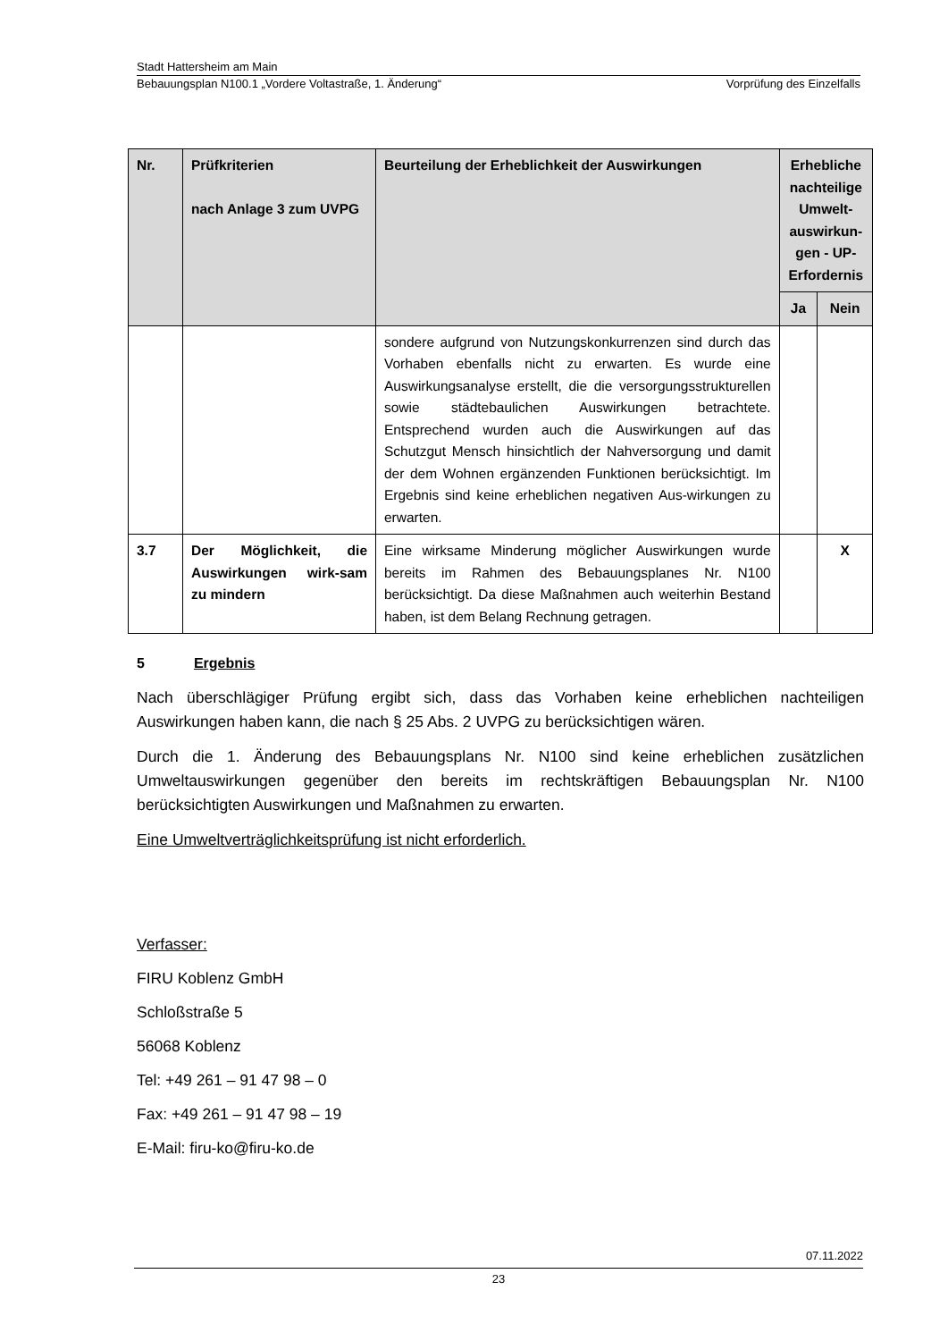Stadt Hattersheim am Main
Bebauungsplan N100.1 „Vordere Voltastraße, 1. Änderung“Vorprüfung des Einzelfalls
| Nr. | Prüfkriterien nach Anlage 3 zum UVPG | Beurteilung der Erheblichkeit der Auswirkungen | Erhebliche nachteilige Umwelt-auswirkun-gen - UP-Erfordernis | |
| --- | --- | --- | --- | --- |
| | | | Ja | Nein |
| | | sondere aufgrund von Nutzungskonkurrenzen sind durch das Vorhaben ebenfalls nicht zu erwarten. Es wurde eine Auswirkungsanalyse erstellt, die die versorgungsstrukturellen sowie städtebaulichen Auswirkungen betrachtete. Entsprechend wurden auch die Auswirkungen auf das Schutzgut Mensch hinsichtlich der Nahversorgung und damit der dem Wohnen ergänzenden Funktionen berücksichtigt. Im Ergebnis sind keine erheblichen negativen Aus-wirkungen zu erwarten. | | |
| 3.7 | Der Möglichkeit, die Auswirkungen wirk-sam zu mindern | Eine wirksame Minderung möglicher Auswirkungen wurde bereits im Rahmen des Bebauungsplanes Nr. N100 berücksichtigt. Da diese Maßnahmen auch weiterhin Bestand haben, ist dem Belang Rechnung getragen. | | X |
5 Ergebnis
Nach überschlägiger Prüfung ergibt sich, dass das Vorhaben keine erheblichen nachteiligen Auswirkungen haben kann, die nach § 25 Abs. 2 UVPG zu berücksichtigen wären.
Durch die 1. Änderung des Bebauungsplans Nr. N100 sind keine erheblichen zusätzlichen Umweltauswirkungen gegenüber den bereits im rechtskräftigen Bebauungsplan Nr. N100 berücksichtigten Auswirkungen und Maßnahmen zu erwarten.
Eine Umweltverträglichkeitsprüfung ist nicht erforderlich.
Verfasser:
FIRU Koblenz GmbH
Schloßstraße 5
56068 Koblenz
Tel: +49 261 – 91 47 98 – 0
Fax: +49 261 – 91 47 98 – 19
E-Mail: firu-ko@firu-ko.de
07.11.2022
23